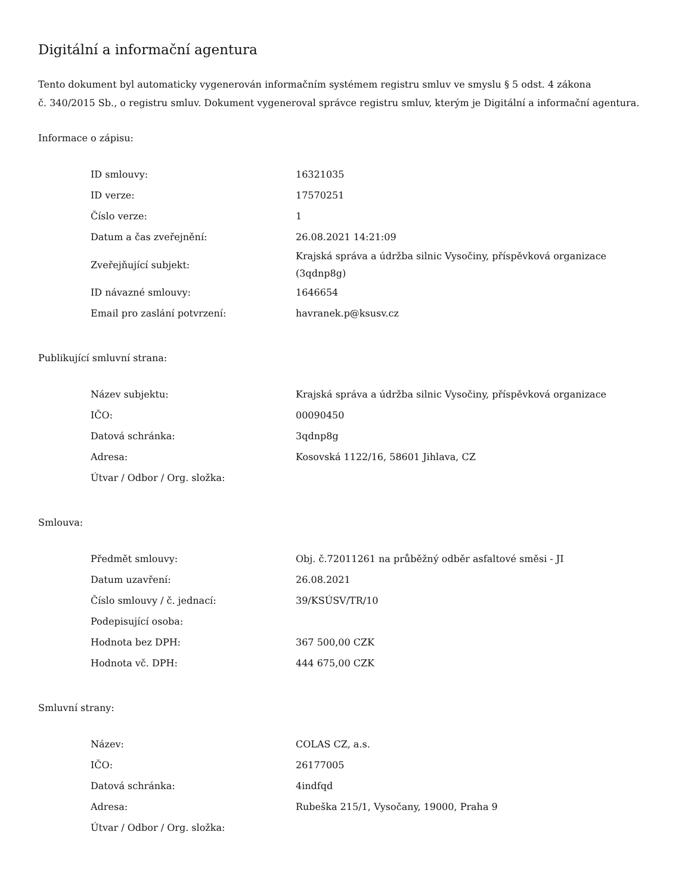Digitální a informační agentura
Tento dokument byl automaticky vygenerován informačním systémem registru smluv ve smyslu § 5 odst. 4 zákona
č. 340/2015 Sb., o registru smluv. Dokument vygeneroval správce registru smluv, kterým je Digitální a informační agentura.
Informace o zápisu:
| ID smlouvy: | 16321035 |
| ID verze: | 17570251 |
| Číslo verze: | 1 |
| Datum a čas zveřejnění: | 26.08.2021 14:21:09 |
| Zveřejňující subjekt: | Krajská správa a údržba silnic Vysočiny, příspěvková organizace (3qdnp8g) |
| ID návazné smlouvy: | 1646654 |
| Email pro zaslání potvrzení: | havranek.p@ksusv.cz |
Publikující smluvní strana:
| Název subjektu: | Krajská správa a údržba silnic Vysočiny, příspěvková organizace |
| IČO: | 00090450 |
| Datová schránka: | 3qdnp8g |
| Adresa: | Kosovská 1122/16, 58601 Jihlava, CZ |
| Útvar / Odbor / Org. složka: | |
Smlouva:
| Předmět smlouvy: | Obj. č.72011261 na průběžný odběr asfaltové směsi - JI |
| Datum uzavření: | 26.08.2021 |
| Číslo smlouvy / č. jednací: | 39/KSÚSV/TR/10 |
| Podepisující osoba: | |
| Hodnota bez DPH: | 367 500,00 CZK |
| Hodnota vč. DPH: | 444 675,00 CZK |
Smluvní strany:
| Název: | COLAS CZ, a.s. |
| IČO: | 26177005 |
| Datová schránka: | 4indfqd |
| Adresa: | Rubeška 215/1, Vysočany, 19000, Praha 9 |
| Útvar / Odbor / Org. složka: | |